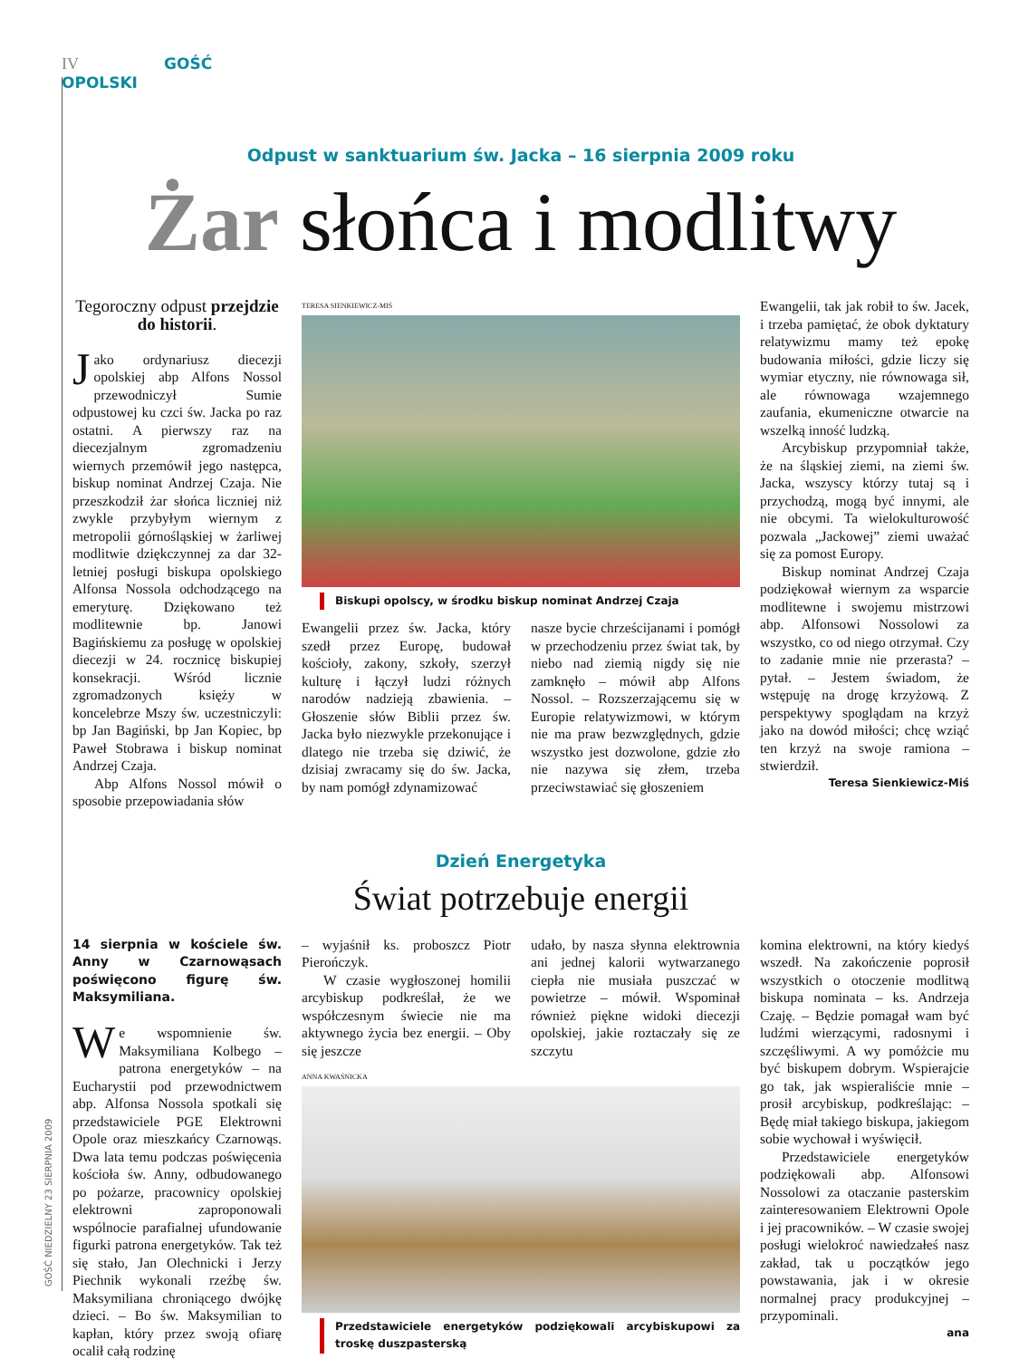IV GOŚĆ OPOLSKI
GOŚĆ NIEDZIELNY 23 SIERPNIA 2009
Odpust w sanktuarium św. Jacka – 16 sierpnia 2009 roku
Żar słońca i modlitwy
Tegoroczny odpust przejdzie do historii.
Jako ordynariusz diecezji opolskiej abp Alfons Nossol przewodniczył Sumie odpustowej ku czci św. Jacka po raz ostatni. A pierwszy raz na diecezjalnym zgromadzeniu wiernych przemówił jego następca, biskup nominat Andrzej Czaja. Nie przeszkodził żar słońca liczniej niż zwykle przybyłym wiernym z metropolii górnośląskiej w żarliwej modlitwie dziękczynnej za dar 32-letniej posługi biskupa opolskiego Alfonsa Nossola odchodzącego na emeryturę. Dziękowano też modlitewnie bp. Janowi Bagińskiemu za posługę w opolskiej diecezji w 24. rocznicę biskupiej konsekracji. Wśród licznie zgromadzonych księży w koncelebrze Mszy św. uczestniczyli: bp Jan Bagiński, bp Jan Kopiec, bp Paweł Stobrawa i biskup nominat Andrzej Czaja.
Abp Alfons Nossol mówił o sposobie przepowiadania słów
TERESA SIENKIEWICZ-MIŚ
Biskupi opolscy, w środku biskup nominat Andrzej Czaja
Ewangelii przez św. Jacka, który szedł przez Europę, budował kościoły, zakony, szkoły, szerzył kulturę i łączył ludzi różnych narodów nadzieją zbawienia. – Głoszenie słów Biblii przez św. Jacka było niezwykle przekonujące i dlatego nie trzeba się dziwić, że dzisiaj zwracamy się do św. Jacka, by nam pomógł zdynamizować
nasze bycie chrześcijanami i pomógł w przechodzeniu przez świat tak, by niebo nad ziemią nigdy się nie zamknęło – mówił abp Alfons Nossol. – Rozszerzającemu się w Europie relatywizmowi, w którym nie ma praw bezwzględnych, gdzie wszystko jest dozwolone, gdzie zło nie nazywa się złem, trzeba przeciwstawiać się głoszeniem
Ewangelii, tak jak robił to św. Jacek, i trzeba pamiętać, że obok dyktatury relatywizmu mamy też epokę budowania miłości, gdzie liczy się wymiar etyczny, nie równowaga sił, ale równowaga wzajemnego zaufania, ekumeniczne otwarcie na wszelką inność ludzką.
Arcybiskup przypomniał także, że na śląskiej ziemi, na ziemi św. Jacka, wszyscy którzy tutaj są i przychodzą, mogą być innymi, ale nie obcymi. Ta wielokulturowość pozwala „Jackowej” ziemi uważać się za pomost Europy.
Biskup nominat Andrzej Czaja podziękował wiernym za wsparcie modlitewne i swojemu mistrzowi abp. Alfonsowi Nossolowi za wszystko, co od niego otrzymał. Czy to zadanie mnie nie przerasta? – pytał. – Jestem świadom, że wstępuję na drogę krzyżową. Z perspektywy spoglądam na krzyż jako na dowód miłości; chcę wziąć ten krzyż na swoje ramiona – stwierdził.
Teresa Sienkiewicz-Miś
Dzień Energetyka
Świat potrzebuje energii
14 sierpnia w kościele św. Anny w Czarnowąsach poświęcono figurę św. Maksymiliana.
We wspomnienie św. Maksymiliana Kolbego – patrona energetyków – na Eucharystii pod przewodnictwem abp. Alfonsa Nossola spotkali się przedstawiciele PGE Elektrowni Opole oraz mieszkańcy Czarnowąs. Dwa lata temu podczas poświęcenia kościoła św. Anny, odbudowanego po pożarze, pracownicy opolskiej elektrowni zaproponowali wspólnocie parafialnej ufundowanie figurki patrona energetyków. Tak też się stało, Jan Olechnicki i Jerzy Piechnik wykonali rzeźbę św. Maksymiliana chroniącego dwójkę dzieci. – Bo św. Maksymilian to kapłan, który przez swoją ofiarę ocalił całą rodzinę
– wyjaśnił ks. proboszcz Piotr Pierończyk.
W czasie wygłoszonej homilii arcybiskup podkreślał, że we współczesnym świecie nie ma aktywnego życia bez energii. – Oby się jeszcze
udało, by nasza słynna elektrownia ani jednej kalorii wytwarzanego ciepła nie musiała puszczać w powietrze – mówił. Wspominał również piękne widoki diecezji opolskiej, jakie roztaczały się ze szczytu
ANNA KWAŚNICKA
Przedstawiciele energetyków podziękowali arcybiskupowi za troskę duszpasterską
komina elektrowni, na który kiedyś wszedł. Na zakończenie poprosił wszystkich o otoczenie modlitwą biskupa nominata – ks. Andrzeja Czaję. – Będzie pomagał wam być ludźmi wierzącymi, radosnymi i szczęśliwymi. A wy pomóżcie mu być biskupem dobrym. Wspierajcie go tak, jak wspieraliście mnie – prosił arcybiskup, podkreślając: – Będę miał takiego biskupa, jakiegom sobie wychował i wyświęcił.
Przedstawiciele energetyków podziękowali abp. Alfonsowi Nossolowi za otaczanie pasterskim zainteresowaniem Elektrowni Opole i jej pracowników. – W czasie swojej posługi wielokroć nawiedzałeś nasz zakład, tak u początków jego powstawania, jak i w okresie normalnej pracy produkcyjnej – przypominali.
ana